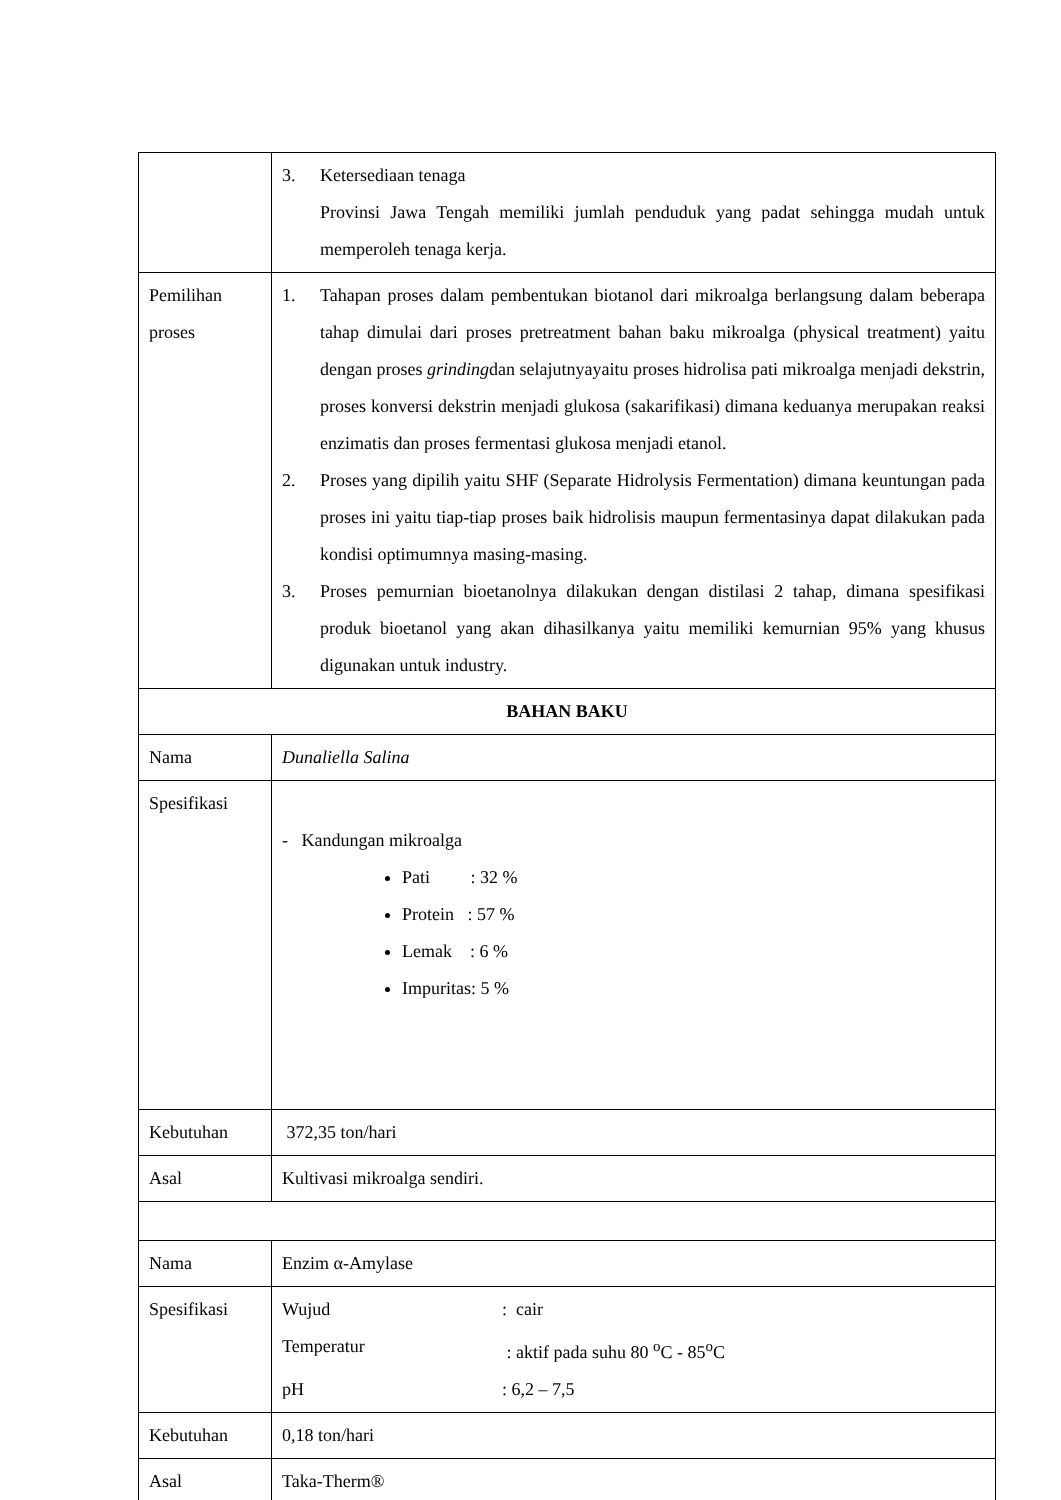| | 3. Ketersediaan tenaga Provinsi Jawa Tengah memiliki jumlah penduduk yang padat sehingga mudah untuk memperoleh tenaga kerja. |
| Pemilihan proses | 1. Tahapan proses dalam pembentukan biotanol dari mikroalga berlangsung dalam beberapa tahap dimulai dari proses pretreatment bahan baku mikroalga (physical treatment) yaitu dengan proses grinding dan selajutnyayaitu proses hidrolisa pati mikroalga menjadi dekstrin, proses konversi dekstrin menjadi glukosa (sakarifikasi) dimana keduanya merupakan reaksi enzimatis dan proses fermentasi glukosa menjadi etanol. 2. Proses yang dipilih yaitu SHF (Separate Hidrolysis Fermentation) dimana keuntungan pada proses ini yaitu tiap-tiap proses baik hidrolisis maupun fermentasinya dapat dilakukan pada kondisi optimumnya masing-masing. 3. Proses pemurnian bioetanolnya dilakukan dengan distilasi 2 tahap, dimana spesifikasi produk bioetanol yang akan dihasilkanya yaitu memiliki kemurnian 95% yang khusus digunakan untuk industry. |
| BAHAN BAKU | |
| Nama | Dunaliella Salina |
| Spesifikasi | - Kandungan mikroalga Pati : 32 % Protein : 57 % Lemak : 6 % Impuritas: 5 % |
| Kebutuhan | 372,35 ton/hari |
| Asal | Kultivasi mikroalga sendiri. |
| Nama | Enzim α-Amylase |
| Spesifikasi | Wujud : cair Temperatur : aktif pada suhu 80 <sup>o</sup>C - 85<sup>o</sup>C pH : 6,2 – 7,5 |
| Kebutuhan | 0,18 ton/hari |
| Asal | Taka-Therm® |